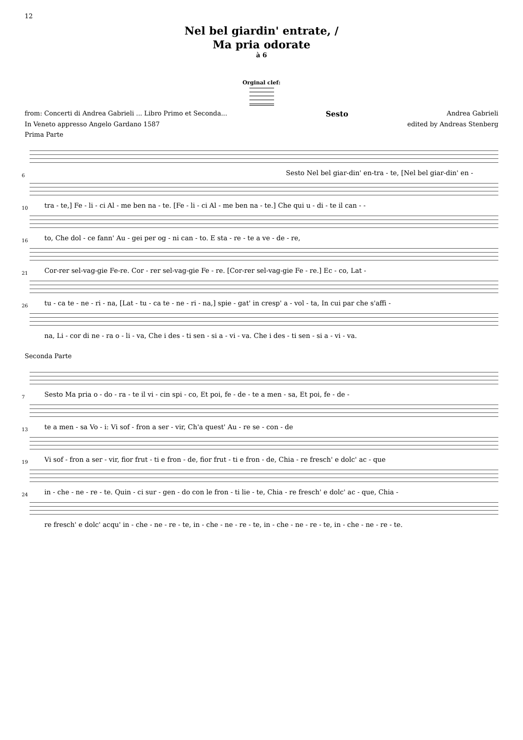12
Nel bel giardin' entrate, /
Ma pria odorate
à 6
Orginal clef:
from: Concerti di Andrea Gabrieli ... Libro Primo et Seconda... Sesto Andrea Gabrieli
In Veneto appresso Angelo Gardano 1587 edited by Andreas Stenberg
Prima Parte
Sesto Nel bel giar-din' en-tra - te, [Nel bel giar-din' en -
6
tra - te,] Fe - li - ci Al - me ben na - te. [Fe - li - ci Al - me ben na - te.] Che qui u - di - te il can - -
10
to, Che dol - ce fann' Au - gei per og - ni can - to. E sta - re - te a ve - de - re,
16
Cor-rer sel-vag-gie Fe-re. Cor - rer sel-vag-gie Fe - re. [Cor-rer sel-vag-gie Fe - re.] Ec - co, Lat -
21
tu - ca te - ne - ri - na, [Lat - tu - ca te - ne - ri - na,] spie - gat' in cresp' a - vol - ta, In cui par che s'affi -
26
na, Li - cor di ne - ra o - li - va, Che i des - ti sen - si a - vi - va. Che i des - ti sen - si a - vi - va.
Seconda Parte
Sesto Ma pria o - do - ra - te il vi - cin spi - co, Et poi, fe - de - te a men - sa, Et poi, fe - de -
7
te a men - sa Vo - i: Vi sof - fron a ser - vir, Ch'a quest' Au - re se - con - de
13
Vi sof - fron a ser - vir, fior frut - ti e fron - de, fior frut - ti e fron - de, Chia - re fresch' e dolc' ac - que
19
in - che - ne - re - te. Quin - ci sur - gen - do con le fron - ti lie - te, Chia - re fresch' e dolc' ac - que, Chia -
24
re fresch' e dolc' acqu' in - che - ne - re - te, in - che - ne - re - te, in - che - ne - re - te, in - che - ne - re - te.